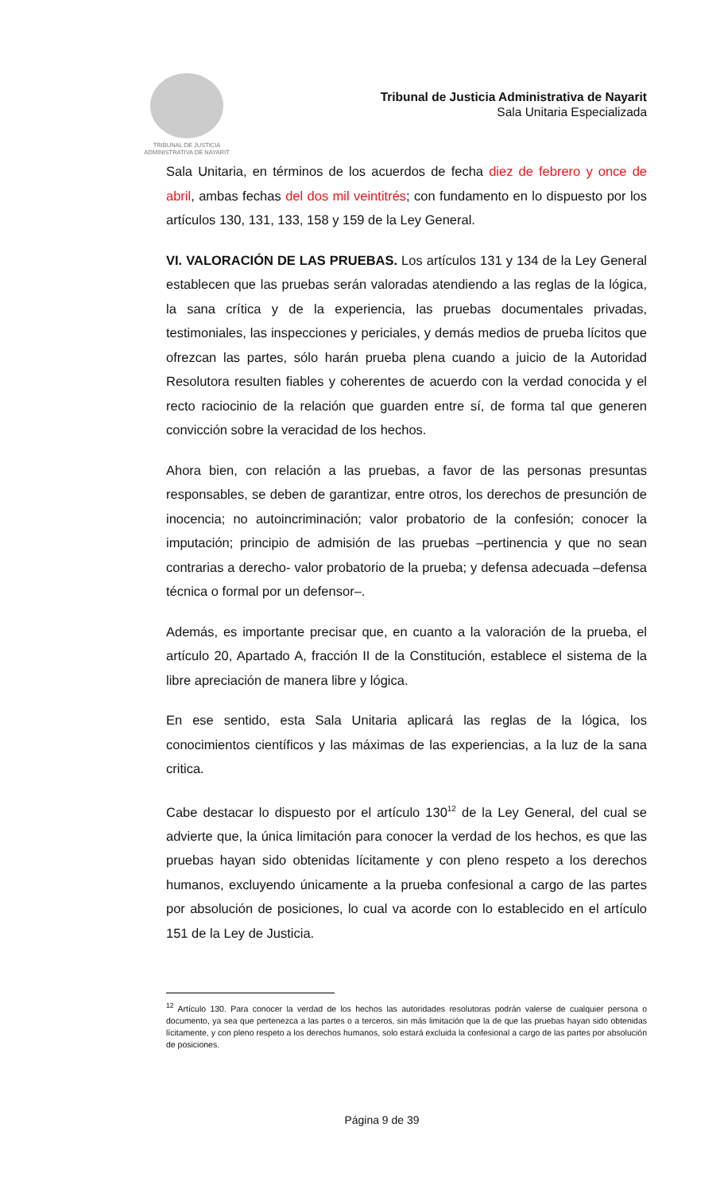TRIBUNAL DE JUSTICIA
ADMINISTRATIVA DE NAYARIT
Tribunal de Justicia Administrativa de Nayarit
Sala Unitaria Especializada
Sala Unitaria, en términos de los acuerdos de fecha diez de febrero y once de abril, ambas fechas del dos mil veintitrés; con fundamento en lo dispuesto por los artículos 130, 131, 133, 158 y 159 de la Ley General.
VI. VALORACIÓN DE LAS PRUEBAS. Los artículos 131 y 134 de la Ley General establecen que las pruebas serán valoradas atendiendo a las reglas de la lógica, la sana crítica y de la experiencia, las pruebas documentales privadas, testimoniales, las inspecciones y periciales, y demás medios de prueba lícitos que ofrezcan las partes, sólo harán prueba plena cuando a juicio de la Autoridad Resolutora resulten fiables y coherentes de acuerdo con la verdad conocida y el recto raciocinio de la relación que guarden entre sí, de forma tal que generen convicción sobre la veracidad de los hechos.
Ahora bien, con relación a las pruebas, a favor de las personas presuntas responsables, se deben de garantizar, entre otros, los derechos de presunción de inocencia; no autoincriminación; valor probatorio de la confesión; conocer la imputación; principio de admisión de las pruebas –pertinencia y que no sean contrarias a derecho- valor probatorio de la prueba; y defensa adecuada –defensa técnica o formal por un defensor–.
Además, es importante precisar que, en cuanto a la valoración de la prueba, el artículo 20, Apartado A, fracción II de la Constitución, establece el sistema de la libre apreciación de manera libre y lógica.
En ese sentido, esta Sala Unitaria aplicará las reglas de la lógica, los conocimientos científicos y las máximas de las experiencias, a la luz de la sana critica.
Cabe destacar lo dispuesto por el artículo 130<sup>12</sup> de la Ley General, del cual se advierte que, la única limitación para conocer la verdad de los hechos, es que las pruebas hayan sido obtenidas lícitamente y con pleno respeto a los derechos humanos, excluyendo únicamente a la prueba confesional a cargo de las partes por absolución de posiciones, lo cual va acorde con lo establecido en el artículo 151 de la Ley de Justicia.
<sup>12</sup> Artículo 130. Para conocer la verdad de los hechos las autoridades resolutoras podrán valerse de cualquier persona o documento, ya sea que pertenezca a las partes o a terceros, sin más limitación que la de que las pruebas hayan sido obtenidas lícitamente, y con pleno respeto a los derechos humanos, solo estará excluida la confesional a cargo de las partes por absolución de posiciones.
Página 9 de 39